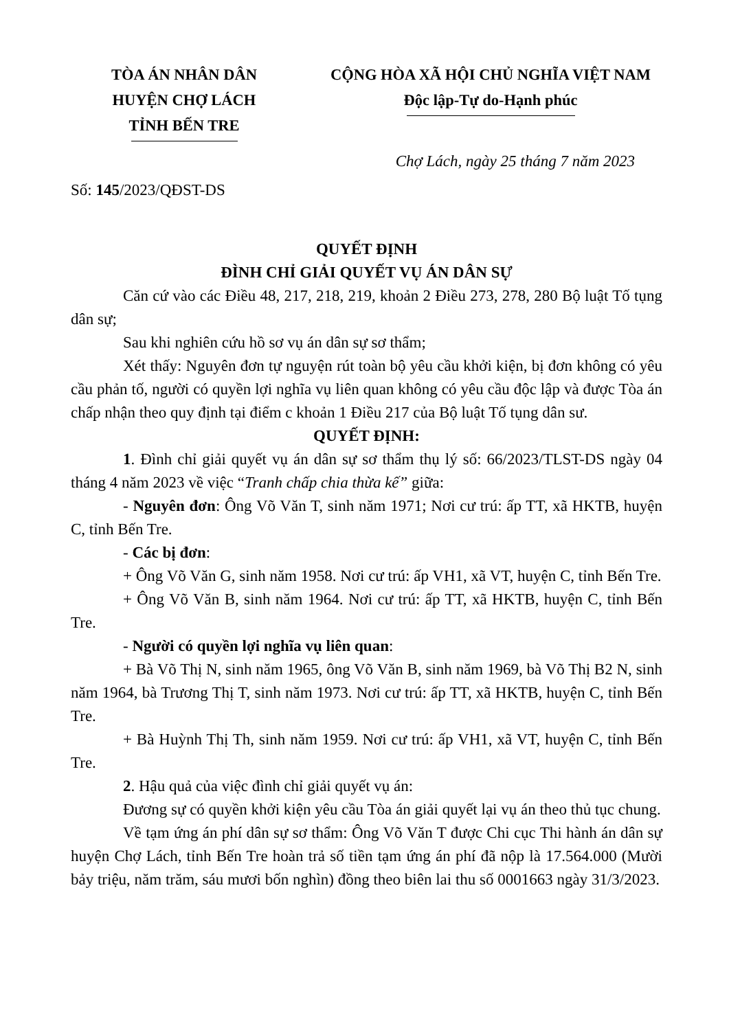TÒA ÁN NHÂN DÂN
HUYỆN CHỢ LÁCH
TỈNH BẾN TRE
CỘNG HÒA XÃ HỘI CHỦ NGHĨA VIỆT NAM
Độc lập-Tự do-Hạnh phúc
Chợ Lách, ngày 25 tháng 7 năm 2023
Số: 145/2023/QĐST-DS
QUYẾT ĐỊNH
ĐÌNH CHỈ GIẢI QUYẾT VỤ ÁN DÂN SỰ
Căn cứ vào các Điều 48, 217, 218, 219, khoản 2 Điều 273, 278, 280 Bộ luật Tố tụng dân sự;
Sau khi nghiên cứu hồ sơ vụ án dân sự sơ thẩm;
Xét thấy: Nguyên đơn tự nguyện rút toàn bộ yêu cầu khởi kiện, bị đơn không có yêu cầu phản tố, người có quyền lợi nghĩa vụ liên quan không có yêu cầu độc lập và được Tòa án chấp nhận theo quy định tại điểm c khoản 1 Điều 217 của Bộ luật Tố tụng dân sư.
QUYẾT ĐỊNH:
1. Đình chỉ giải quyết vụ án dân sự sơ thẩm thụ lý số: 66/2023/TLST-DS ngày 04 tháng 4 năm 2023 về việc “Tranh chấp chia thừa kế” giữa:
- Nguyên đơn: Ông Võ Văn T, sinh năm 1971; Nơi cư trú: ấp TT, xã HKTB, huyện C, tỉnh Bến Tre.
- Các bị đơn:
+ Ông Võ Văn G, sinh năm 1958. Nơi cư trú: ấp VH1, xã VT, huyện C, tỉnh Bến Tre.
+ Ông Võ Văn B, sinh năm 1964. Nơi cư trú: ấp TT, xã HKTB, huyện C, tỉnh Bến Tre.
- Người có quyền lợi nghĩa vụ liên quan:
+ Bà Võ Thị N, sinh năm 1965, ông Võ Văn B, sinh năm 1969, bà Võ Thị B2 N, sinh năm 1964, bà Trương Thị T, sinh năm 1973. Nơi cư trú: ấp TT, xã HKTB, huyện C, tỉnh Bến Tre.
+ Bà Huỳnh Thị Th, sinh năm 1959. Nơi cư trú: ấp VH1, xã VT, huyện C, tỉnh Bến Tre.
2. Hậu quả của việc đình chỉ giải quyết vụ án:
Đương sự có quyền khởi kiện yêu cầu Tòa án giải quyết lại vụ án theo thủ tục chung.
Về tạm ứng án phí dân sự sơ thẩm: Ông Võ Văn T được Chi cục Thi hành án dân sự huyện Chợ Lách, tỉnh Bến Tre hoàn trả số tiền tạm ứng án phí đã nộp là 17.564.000 (Mười bảy triệu, năm trăm, sáu mươi bốn nghìn) đồng theo biên lai thu số 0001663 ngày 31/3/2023.